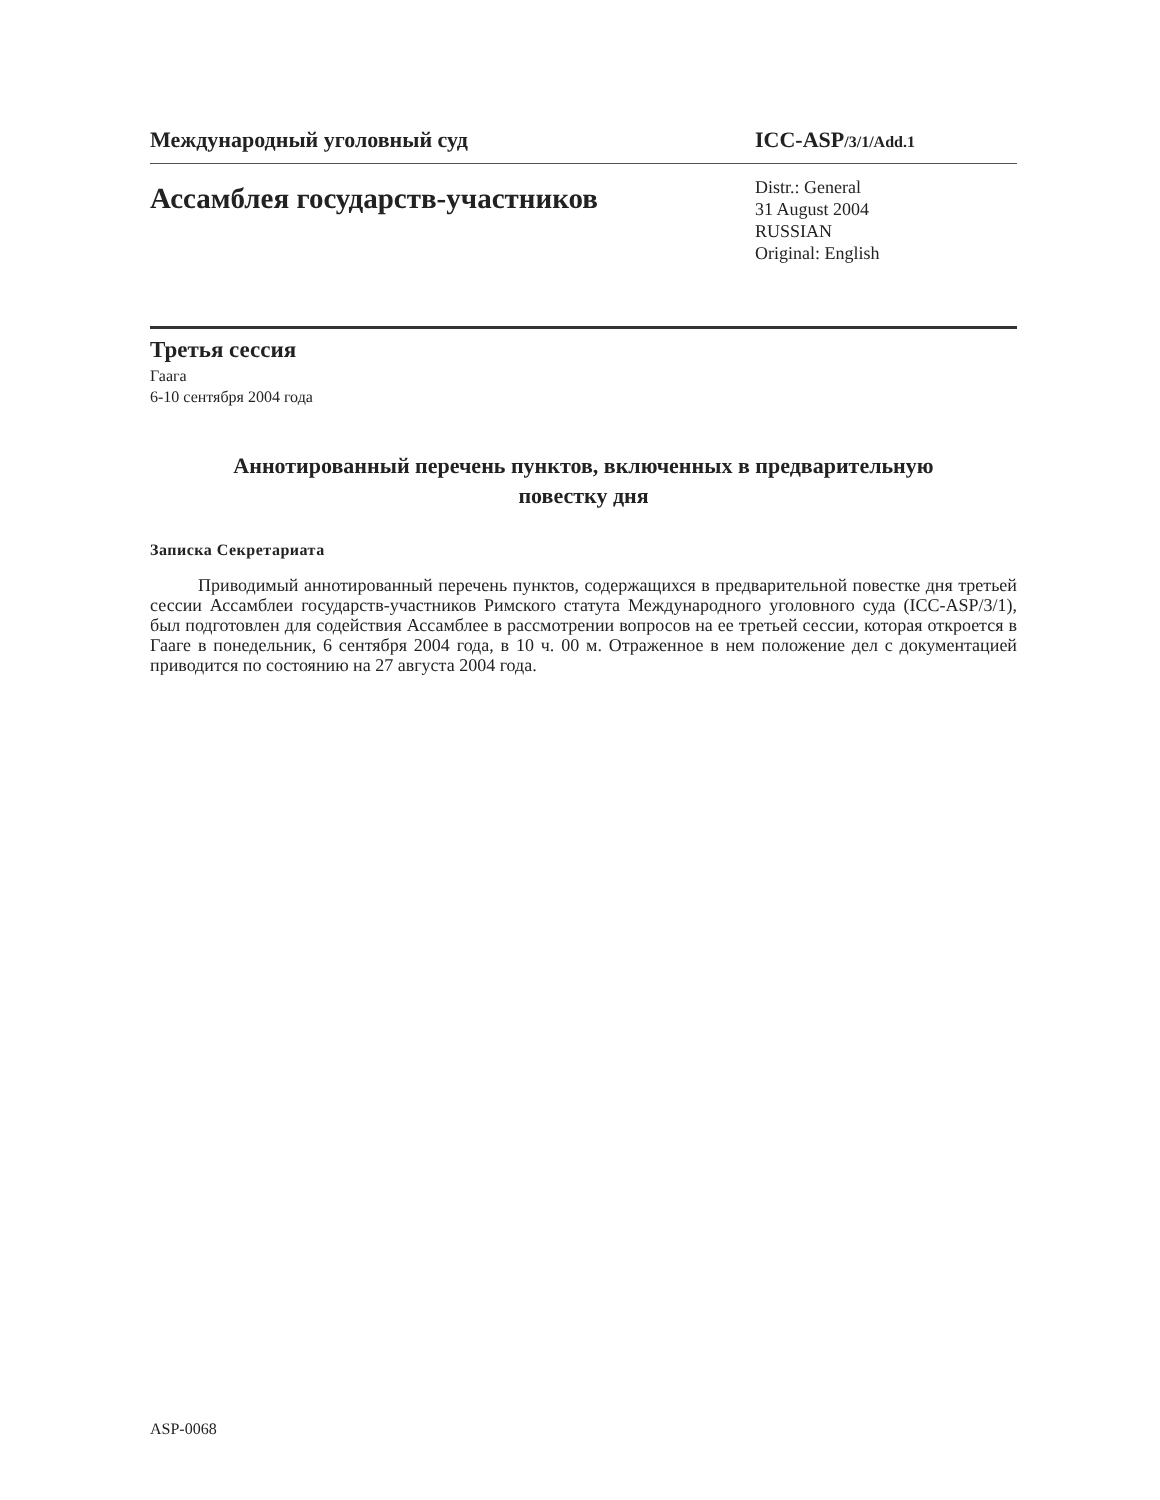Международный уголовный суд ICC-ASP/3/1/Add.1
Ассамблея государств-участников
Distr.: General
31 August 2004
RUSSIAN
Original: English
Третья сессия
Гаага
6-10 сентября 2004 года
Аннотированный перечень пунктов, включенных в предварительную
повестку дня
Записка Секретариата
Приводимый аннотированный перечень пунктов, содержащихся в предварительной повестке дня третьей сессии Ассамблеи государств-участников Римского статута Международного уголовного суда (ICC-ASP/3/1), был подготовлен для содействия Ассамблее в рассмотрении вопросов на ее третьей сессии, которая откроется в Гааге в понедельник, 6 сентября 2004 года, в 10 ч. 00 м. Отраженное в нем положение дел с документацией приводится по состоянию на 27 августа 2004 года.
ASP-0068